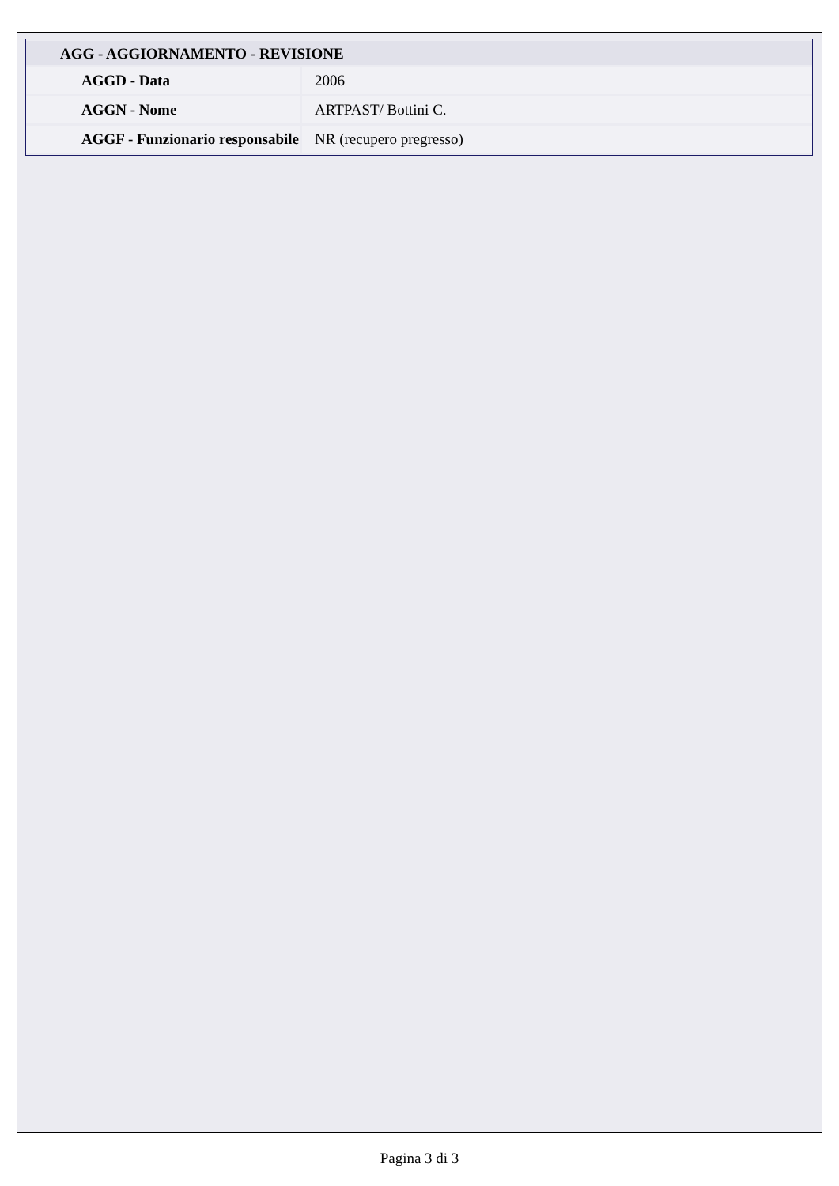| AGG - AGGIORNAMENTO - REVISIONE | |
| --- | --- |
| AGGD - Data | 2006 |
| AGGN - Nome | ARTPAST/ Bottini C. |
| AGGF - Funzionario responsabile | NR (recupero pregresso) |
Pagina 3 di 3